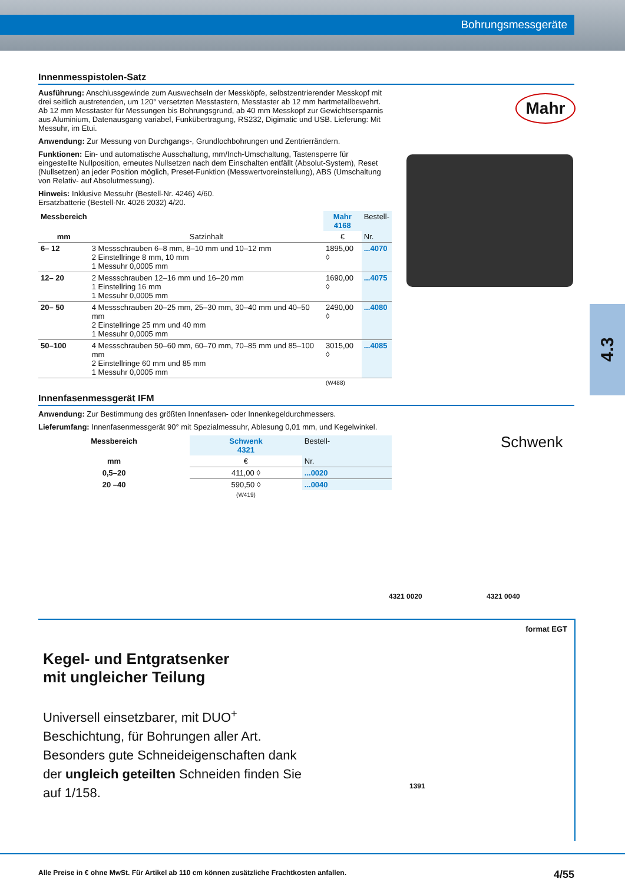Bohrungsmessgeräte
4.3
Mahr
Schwenk
Innenmesspistolen-Satz
Ausführung: Anschlussgewinde zum Auswechseln der Messköpfe, selbstzentrierender Messkopf mit drei seitlich austretenden, um 120° versetzten Messtastern, Messtaster ab 12 mm hartmetallbewehrt. Ab 12 mm Messtaster für Messungen bis Bohrungsgrund, ab 40 mm Messkopf zur Gewichtsersparnis aus Aluminium, Datenausgang variabel, Funk­übertragung, RS232, Digimatic und USB. Lieferung: Mit Messuhr, im Etui.
Anwendung: Zur Messung von Durchgangs-, Grundlochbohrungen und Zentrierrändern.
Funktionen: Ein- und automatische Ausschaltung, mm/Inch-Umschaltung, Tastensperre für eingestellte Nullposition, erneutes Nullsetzen nach dem Einschalten entfällt (Absolut-System), Reset (Nullsetzen) an jeder Position möglich, Preset-Funktion (Messwertvoreinstellung), ABS (Umschaltung von Relativ- auf Absolutmessung).
Hinweis: Inklusive Messuhr (Bestell-Nr. 4246) 4/60.
Ersatzbatterie (Bestell-Nr. 4026 2032) 4/20.
| Messbereich | | Mahr 4168 | Bestell- |
| --- | --- | --- | --- |
| mm | Satzinhalt | € | Nr. |
| 6– 12 | 3 Messschrauben 6–8 mm, 8–10 mm und 10–12 mm 2 Einstellringe 8 mm, 10 mm 1 Messuhr 0,0005 mm | 1895,00 ◊ | ...4070 |
| 12– 20 | 2 Messschrauben 12–16 mm und 16–20 mm 1 Einstellring 16 mm 1 Messuhr 0,0005 mm | 1690,00 ◊ | ...4075 |
| 20– 50 | 4 Messschrauben 20–25 mm, 25–30 mm, 30–40 mm und 40–50 mm 2 Einstellringe 25 mm und 40 mm 1 Messuhr 0,0005 mm | 2490,00 ◊ | ...4080 |
| 50–100 | 4 Messschrauben 50–60 mm, 60–70 mm, 70–85 mm und 85–100 mm 2 Einstellringe 60 mm und 85 mm 1 Messuhr 0,0005 mm | 3015,00 ◊ | ...4085 |
| | | (W488) | |
Innenfasenmessgerät IFM
Anwendung: Zur Bestimmung des größten Innenfasen- oder Innenkegeldurchmessers.
Lieferumfang: Innenfasenmessgerät 90° mit Spezialmessuhr, Ablesung 0,01 mm, und Kegelwinkel.
| Messbereich | Schwenk 4321 | Bestell- |
| --- | --- | --- |
| mm | € | Nr. |
| 0,5–20 | 411,00 ◊ | ...0020 |
| 20 –40 | 590,50 ◊ | ...0040 |
| | (W419) | |
4321 0020 4321 0040
format EGT
Kegel- und Entgratsenker
mit ungleicher Teilung
Universell einsetzbarer, mit DUO<sup>+</sup> Beschichtung, für Bohrungen aller Art. Besonders gute Schneideigenschaften dank der ungleich geteilten Schneiden finden Sie auf 1/158.
1391
Alle Preise in € ohne MwSt. Für Artikel ab 110 cm können zusätzliche Frachtkosten anfallen. 4/55